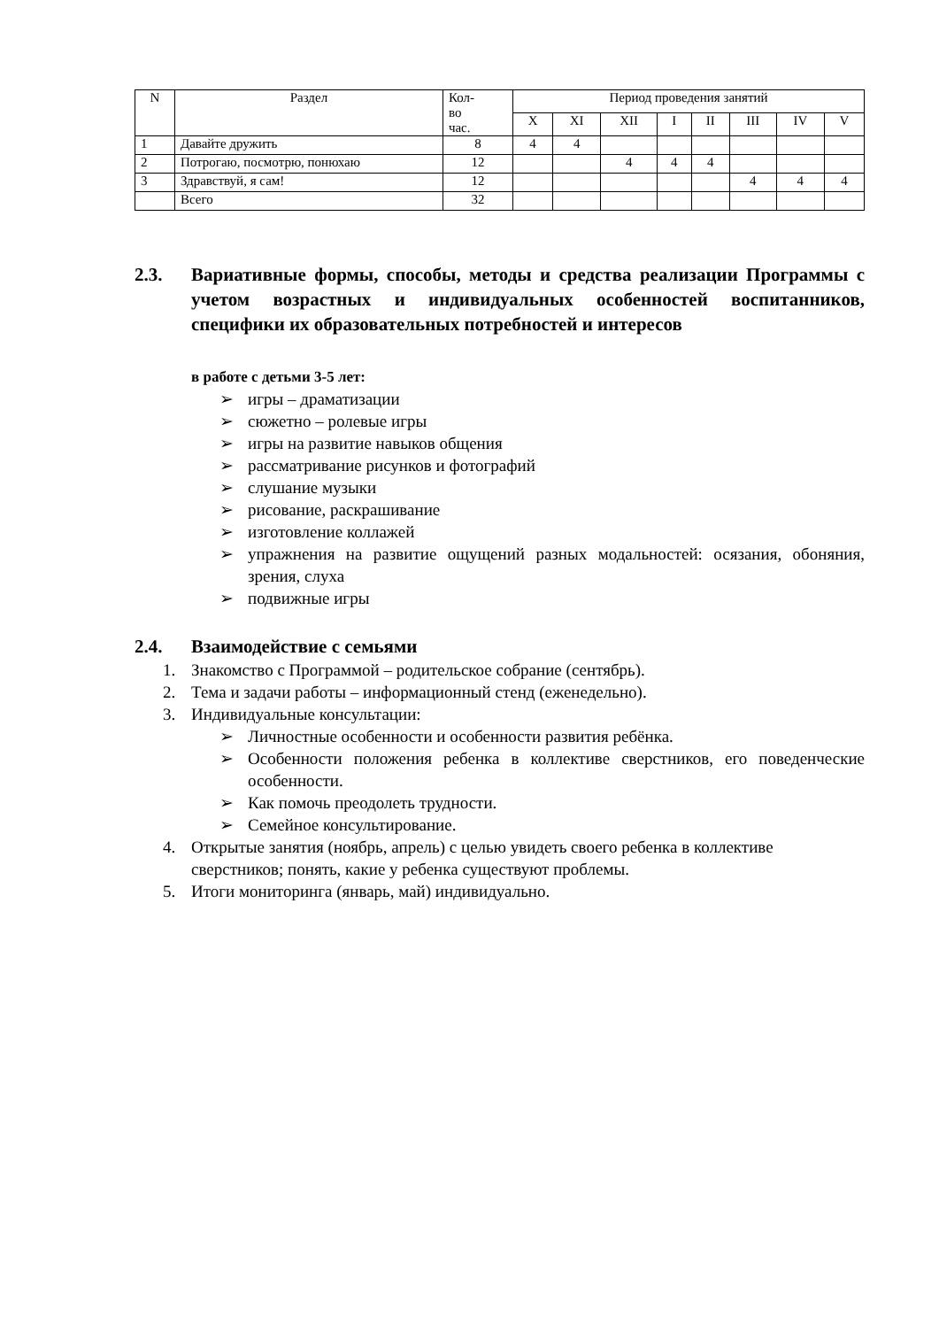| N | Раздел | Кол- во час. | Период проведения занятий | | | | | | | |
| --- | --- | --- | --- | --- | --- | --- | --- | --- | --- | --- |
| | | | X | XI | XII | I | II | III | IV | V |
| 1 | Давайте дружить | 8 | 4 | 4 | | | | | | |
| 2 | Потрогаю, посмотрю, понюхаю | 12 | | | 4 | 4 | 4 | | | |
| 3 | Здравствуй, я сам! | 12 | | | | | | 4 | 4 | 4 |
| | Всего | 32 | | | | | | | | |
2.3. Вариативные формы, способы, методы и средства реализации Программы с учетом возрастных и индивидуальных особенностей воспитанников, специфики их образовательных потребностей и интересов
в работе с детьми 3-5 лет:
➢ игры – драматизации
➢ сюжетно – ролевые игры
➢ игры на развитие навыков общения
➢ рассматривание рисунков и фотографий
➢ слушание музыки
➢ рисование, раскрашивание
➢ изготовление коллажей
➢ упражнения на развитие ощущений разных модальностей: осязания, обоняния, зрения, слуха
➢ подвижные игры
2.4. Взаимодействие с семьями
1. Знакомство с Программой – родительское собрание (сентябрь).
2. Тема и задачи работы – информационный стенд (еженедельно).
3. Индивидуальные консультации:
➢ Личностные особенности и особенности развития ребёнка.
➢ Особенности положения ребенка в коллективе сверстников, его поведенческие особенности.
➢ Как помочь преодолеть трудности.
➢ Семейное консультирование.
4. Открытые занятия (ноябрь, апрель) с целью увидеть своего ребенка в коллективе сверстников; понять, какие у ребенка существуют проблемы.
5. Итоги мониторинга (январь, май) индивидуально.